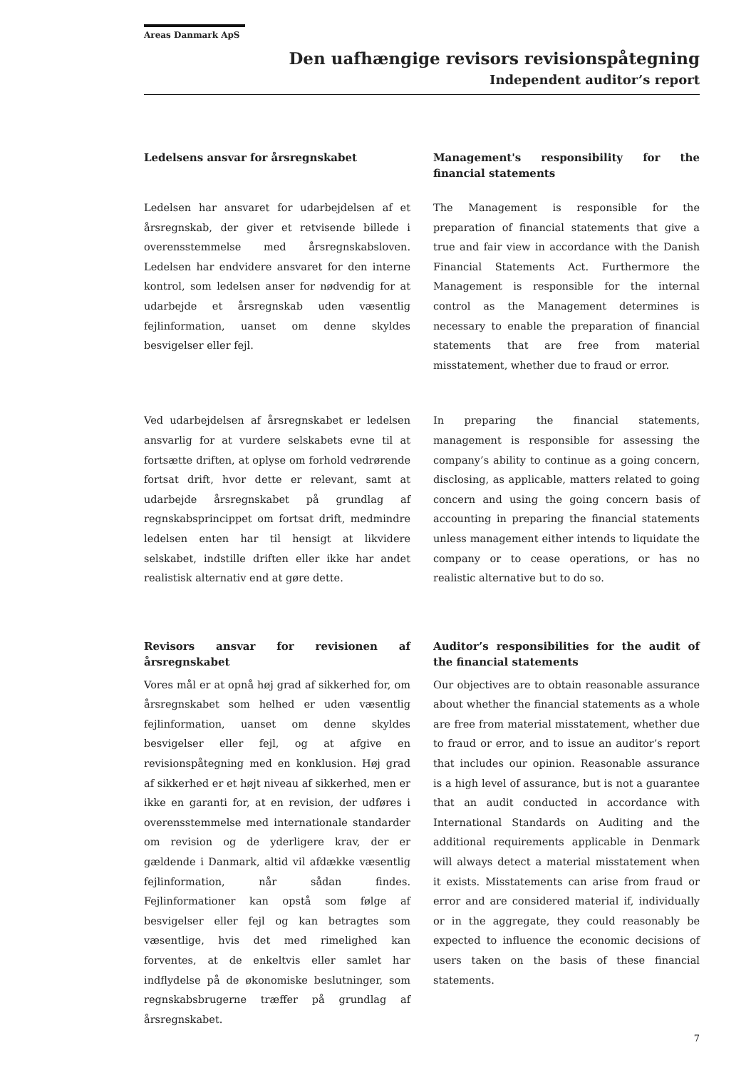Areas Danmark ApS
Den uafhængige revisors revisionspåtegning
Independent auditor’s report
Ledelsens ansvar for årsregnskabet
Ledelsen har ansvaret for udarbejdelsen af et årsregnskab, der giver et retvisende billede i overensstemmelse med årsregnskabsloven. Ledelsen har endvidere ansvaret for den interne kontrol, som ledelsen anser for nødvendig for at udarbejde et årsregnskab uden væsentlig fejlinformation, uanset om denne skyldes besvigelser eller fejl.
Management's responsibility for the financial statements
The Management is responsible for the preparation of financial statements that give a true and fair view in accordance with the Danish Financial Statements Act. Furthermore the Management is responsible for the internal control as the Management determines is necessary to enable the preparation of financial statements that are free from material misstatement, whether due to fraud or error.
Ved udarbejdelsen af årsregnskabet er ledelsen ansvarlig for at vurdere selskabets evne til at fortsætte driften, at oplyse om forhold vedrørende fortsat drift, hvor dette er relevant, samt at udarbejde årsregnskabet på grundlag af regnskabsprincippet om fortsat drift, medmindre ledelsen enten har til hensigt at likvidere selskabet, indstille driften eller ikke har andet realistisk alternativ end at gøre dette.
In preparing the financial statements, management is responsible for assessing the company’s ability to continue as a going concern, disclosing, as applicable, matters related to going concern and using the going concern basis of accounting in preparing the financial statements unless management either intends to liquidate the company or to cease operations, or has no realistic alternative but to do so.
Revisors ansvar for revisionen af årsregnskabet
Vores mål er at opnå høj grad af sikkerhed for, om årsregnskabet som helhed er uden væsentlig fejlinformation, uanset om denne skyldes besvigelser eller fejl, og at afgive en revisionspåtegning med en konklusion. Høj grad af sikkerhed er et højt niveau af sikkerhed, men er ikke en garanti for, at en revision, der udføres i overensstemmelse med internationale standarder om revision og de yderligere krav, der er gældende i Danmark, altid vil afdække væsentlig fejlinformation, når sådan findes. Fejlinformationer kan opstå som følge af besvigelser eller fejl og kan betragtes som væsentlige, hvis det med rimelighed kan forventes, at de enkeltvis eller samlet har indflydelse på de økonomiske beslutninger, som regnskabsbrugerne træffer på grundlag af årsregnskabet.
Auditor’s responsibilities for the audit of the financial statements
Our objectives are to obtain reasonable assurance about whether the financial statements as a whole are free from material misstatement, whether due to fraud or error, and to issue an auditor’s report that includes our opinion. Reasonable assurance is a high level of assurance, but is not a guarantee that an audit conducted in accordance with International Standards on Auditing and the additional requirements applicable in Denmark will always detect a material misstatement when it exists. Misstatements can arise from fraud or error and are considered material if, individually or in the aggregate, they could reasonably be expected to influence the economic decisions of users taken on the basis of these financial statements.
7